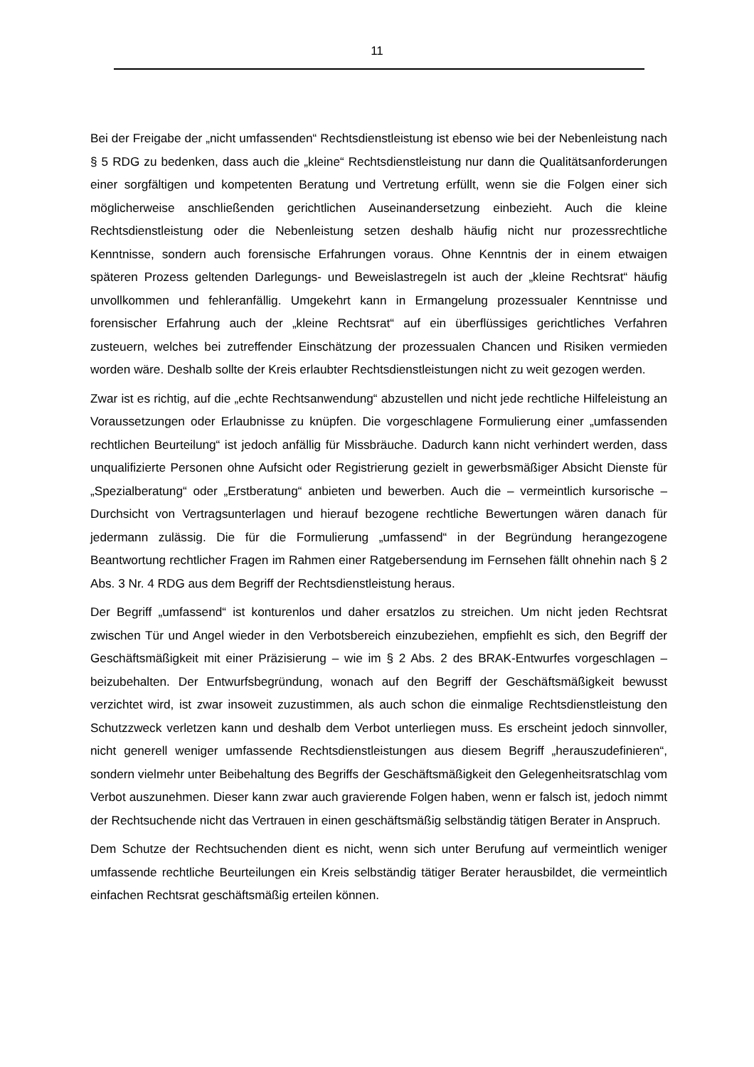11
Bei der Freigabe der „nicht umfassenden“ Rechtsdienstleistung ist ebenso wie bei der Nebenleistung nach § 5 RDG zu bedenken, dass auch die „kleine“ Rechtsdienstleistung nur dann die Qualitätsanforderungen einer sorgfältigen und kompetenten Beratung und Vertretung erfüllt, wenn sie die Folgen einer sich möglicherweise anschließenden gerichtlichen Auseinandersetzung einbezieht. Auch die kleine Rechtsdienstleistung oder die Nebenleistung setzen deshalb häufig nicht nur prozessrechtliche Kenntnisse, sondern auch forensische Erfahrungen voraus. Ohne Kenntnis der in einem etwaigen späteren Prozess geltenden Darlegungs- und Beweislastregeln ist auch der „kleine Rechtsrat“ häufig unvollkommen und fehleranfällig. Umgekehrt kann in Ermangelung prozessualer Kenntnisse und forensischer Erfahrung auch der „kleine Rechtsrat“ auf ein überflüssiges gerichtliches Verfahren zusteuern, welches bei zutreffender Einschätzung der prozessualen Chancen und Risiken vermieden worden wäre. Deshalb sollte der Kreis erlaubter Rechtsdienstleistungen nicht zu weit gezogen werden.
Zwar ist es richtig, auf die „echte Rechtsanwendung“ abzustellen und nicht jede rechtliche Hilfeleistung an Voraussetzungen oder Erlaubnisse zu knüpfen. Die vorgeschlagene Formulierung einer „umfassenden rechtlichen Beurteilung“ ist jedoch anfällig für Missbräuche. Dadurch kann nicht verhindert werden, dass unqualifizierte Personen ohne Aufsicht oder Registrierung gezielt in gewerbsmäßiger Absicht Dienste für „Spezialberatung“ oder „Erstberatung“ anbieten und bewerben. Auch die – vermeintlich kursorische – Durchsicht von Vertragsunterlagen und hierauf bezogene rechtliche Bewertungen wären danach für jedermann zulässig. Die für die Formulierung „umfassend“ in der Begründung herangezogene Beantwortung rechtlicher Fragen im Rahmen einer Ratgebersendung im Fernsehen fällt ohnehin nach § 2 Abs. 3 Nr. 4 RDG aus dem Begriff der Rechtsdienstleistung heraus.
Der Begriff „umfassend“ ist konturenlos und daher ersatzlos zu streichen. Um nicht jeden Rechtsrat zwischen Tür und Angel wieder in den Verbotsbereich einzubeziehen, empfiehlt es sich, den Begriff der Geschäftsmäßigkeit mit einer Präzisierung – wie im § 2 Abs. 2 des BRAK-Entwurfes vorgeschlagen – beizubehalten. Der Entwurfsbegründung, wonach auf den Begriff der Geschäftsmäßigkeit bewusst verzichtet wird, ist zwar insoweit zuzustimmen, als auch schon die einmalige Rechtsdienstleistung den Schutzzweck verletzen kann und deshalb dem Verbot unterliegen muss. Es erscheint jedoch sinnvoller, nicht generell weniger umfassende Rechtsdienstleistungen aus diesem Begriff „herauszudefinieren“, sondern vielmehr unter Beibehaltung des Begriffs der Geschäftsmäßigkeit den Gelegenheitsratschlag vom Verbot auszunehmen. Dieser kann zwar auch gravierende Folgen haben, wenn er falsch ist, jedoch nimmt der Rechtsuchende nicht das Vertrauen in einen geschäftsmäßig selbständig tätigen Berater in Anspruch.
Dem Schutze der Rechtsuchenden dient es nicht, wenn sich unter Berufung auf vermeintlich weniger umfassende rechtliche Beurteilungen ein Kreis selbständig tätiger Berater herausbildet, die vermeintlich einfachen Rechtsrat geschäftsmäßig erteilen können.